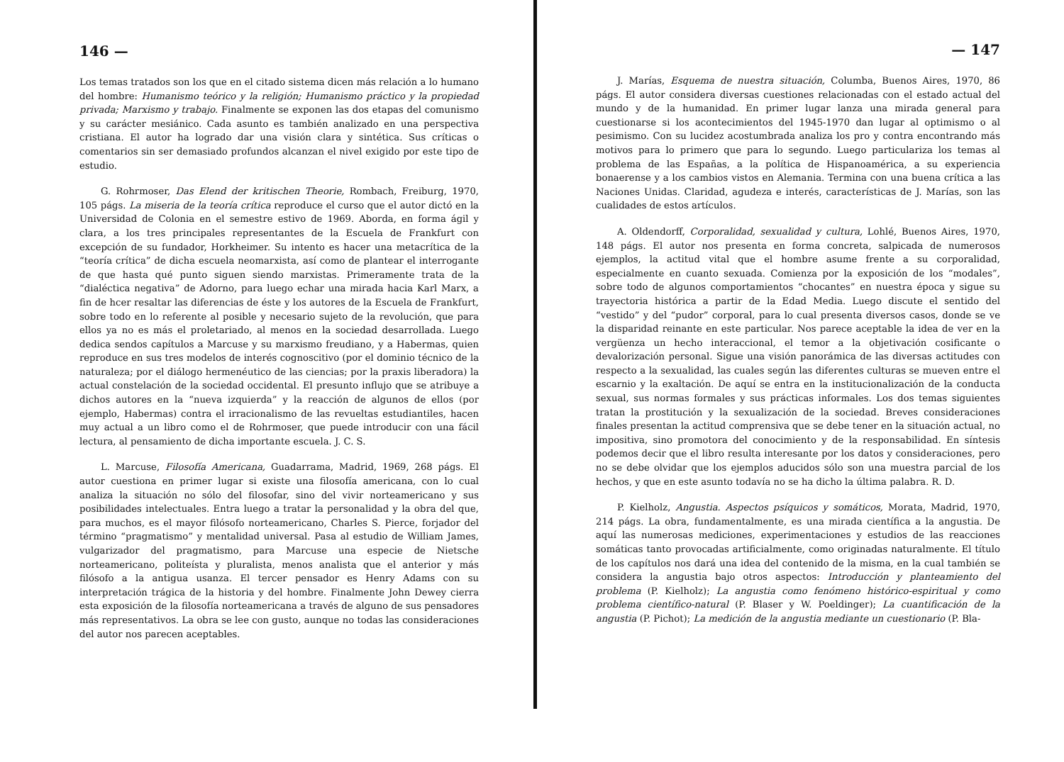146 —
Los temas tratados son los que en el citado sistema dicen más relación a lo humano del hombre: Humanismo teórico y la religión; Humanismo práctico y la propiedad privada; Marxismo y trabajo. Finalmente se exponen las dos etapas del comunismo y su carácter mesiánico. Cada asunto es también analizado en una perspectiva cristiana. El autor ha logrado dar una visión clara y sintética. Sus críticas o comentarios sin ser demasiado profundos alcanzan el nivel exigido por este tipo de estudio.
G. Rohrmoser, Das Elend der kritischen Theorie, Rombach, Freiburg, 1970, 105 págs. La miseria de la teoría crítica reproduce el curso que el autor dictó en la Universidad de Colonia en el semestre estivo de 1969. Aborda, en forma ágil y clara, a los tres principales representantes de la Escuela de Frankfurt con excepción de su fundador, Horkheimer. Su intento es hacer una metacrítica de la “teoría crítica” de dicha escuela neomarxista, así como de plantear el interrogante de que hasta qué punto siguen siendo marxistas. Primeramente trata de la “dialéctica negativa” de Adorno, para luego echar una mirada hacia Karl Marx, a fin de hcer resaltar las diferencias de éste y los autores de la Escuela de Frankfurt, sobre todo en lo referente al posible y necesario sujeto de la revolución, que para ellos ya no es más el proletariado, al menos en la sociedad desarrollada. Luego dedica sendos capítulos a Marcuse y su marxismo freudiano, y a Habermas, quien reproduce en sus tres modelos de interés cognoscitivo (por el dominio técnico de la naturaleza; por el diálogo hermenéutico de las ciencias; por la praxis liberadora) la actual constelación de la sociedad occidental. El presunto influjo que se atribuye a dichos autores en la “nueva izquierda” y la reacción de algunos de ellos (por ejemplo, Habermas) contra el irracionalismo de las revueltas estudiantiles, hacen muy actual a un libro como el de Rohrmoser, que puede introducir con una fácil lectura, al pensamiento de dicha importante escuela. J. C. S.
L. Marcuse, Filosofía Americana, Guadarrama, Madrid, 1969, 268 págs. El autor cuestiona en primer lugar si existe una filosofía americana, con lo cual analiza la situación no sólo del filosofar, sino del vivir norteamericano y sus posibilidades intelectuales. Entra luego a tratar la personalidad y la obra del que, para muchos, es el mayor filósofo norteamericano, Charles S. Pierce, forjador del término “pragmatismo” y mentalidad universal. Pasa al estudio de William James, vulgarizador del pragmatismo, para Marcuse una especie de Nietsche norteamericano, politeísta y pluralista, menos analista que el anterior y más filósofo a la antigua usanza. El tercer pensador es Henry Adams con su interpretación trágica de la historia y del hombre. Finalmente John Dewey cierra esta exposición de la filosofía norteamericana a través de alguno de sus pensadores más representativos. La obra se lee con gusto, aunque no todas las consideraciones del autor nos parecen aceptables.
— 147
J. Marías, Esquema de nuestra situación, Columba, Buenos Aires, 1970, 86 págs. El autor considera diversas cuestiones relacionadas con el estado actual del mundo y de la humanidad. En primer lugar lanza una mirada general para cuestionarse si los acontecimientos del 1945-1970 dan lugar al optimismo o al pesimismo. Con su lucidez acostumbrada analiza los pro y contra encontrando más motivos para lo primero que para lo segundo. Luego particulariza los temas al problema de las Españas, a la política de Hispanoamérica, a su experiencia bonaerense y a los cambios vistos en Alemania. Termina con una buena crítica a las Naciones Unidas. Claridad, agudeza e interés, características de J. Marías, son las cualidades de estos artículos.
A. Oldendorff, Corporalidad, sexualidad y cultura, Lohlé, Buenos Aires, 1970, 148 págs. El autor nos presenta en forma concreta, salpicada de numerosos ejemplos, la actitud vital que el hombre asume frente a su corporalidad, especialmente en cuanto sexuada. Comienza por la exposición de los “modales”, sobre todo de algunos comportamientos “chocantes” en nuestra época y sigue su trayectoria histórica a partir de la Edad Media. Luego discute el sentido del “vestido” y del “pudor” corporal, para lo cual presenta diversos casos, donde se ve la disparidad reinante en este particular. Nos parece aceptable la idea de ver en la vergüenza un hecho interaccional, el temor a la objetivación cosificante o devalorización personal. Sigue una visión panorámica de las diversas actitudes con respecto a la sexualidad, las cuales según las diferentes culturas se mueven entre el escarnio y la exaltación. De aquí se entra en la institucionalización de la conducta sexual, sus normas formales y sus prácticas informales. Los dos temas siguientes tratan la prostitución y la sexualización de la sociedad. Breves consideraciones finales presentan la actitud comprensiva que se debe tener en la situación actual, no impositiva, sino promotora del conocimiento y de la responsabilidad. En síntesis podemos decir que el libro resulta interesante por los datos y consideraciones, pero no se debe olvidar que los ejemplos aducidos sólo son una muestra parcial de los hechos, y que en este asunto todavía no se ha dicho la última palabra. R. D.
P. Kielholz, Angustia. Aspectos psíquicos y somáticos, Morata, Madrid, 1970, 214 págs. La obra, fundamentalmente, es una mirada científica a la angustia. De aquí las numerosas mediciones, experimentaciones y estudios de las reacciones somáticas tanto provocadas artificialmente, como originadas naturalmente. El título de los capítulos nos dará una idea del contenido de la misma, en la cual también se considera la angustia bajo otros aspectos: Introducción y planteamiento del problema (P. Kielholz); La angustia como fenómeno histórico-espiritual y como problema científico-natural (P. Blaser y W. Poeldinger); La cuantificación de la angustia (P. Pichot); La medición de la angustia mediante un cuestionario (P. Bla-